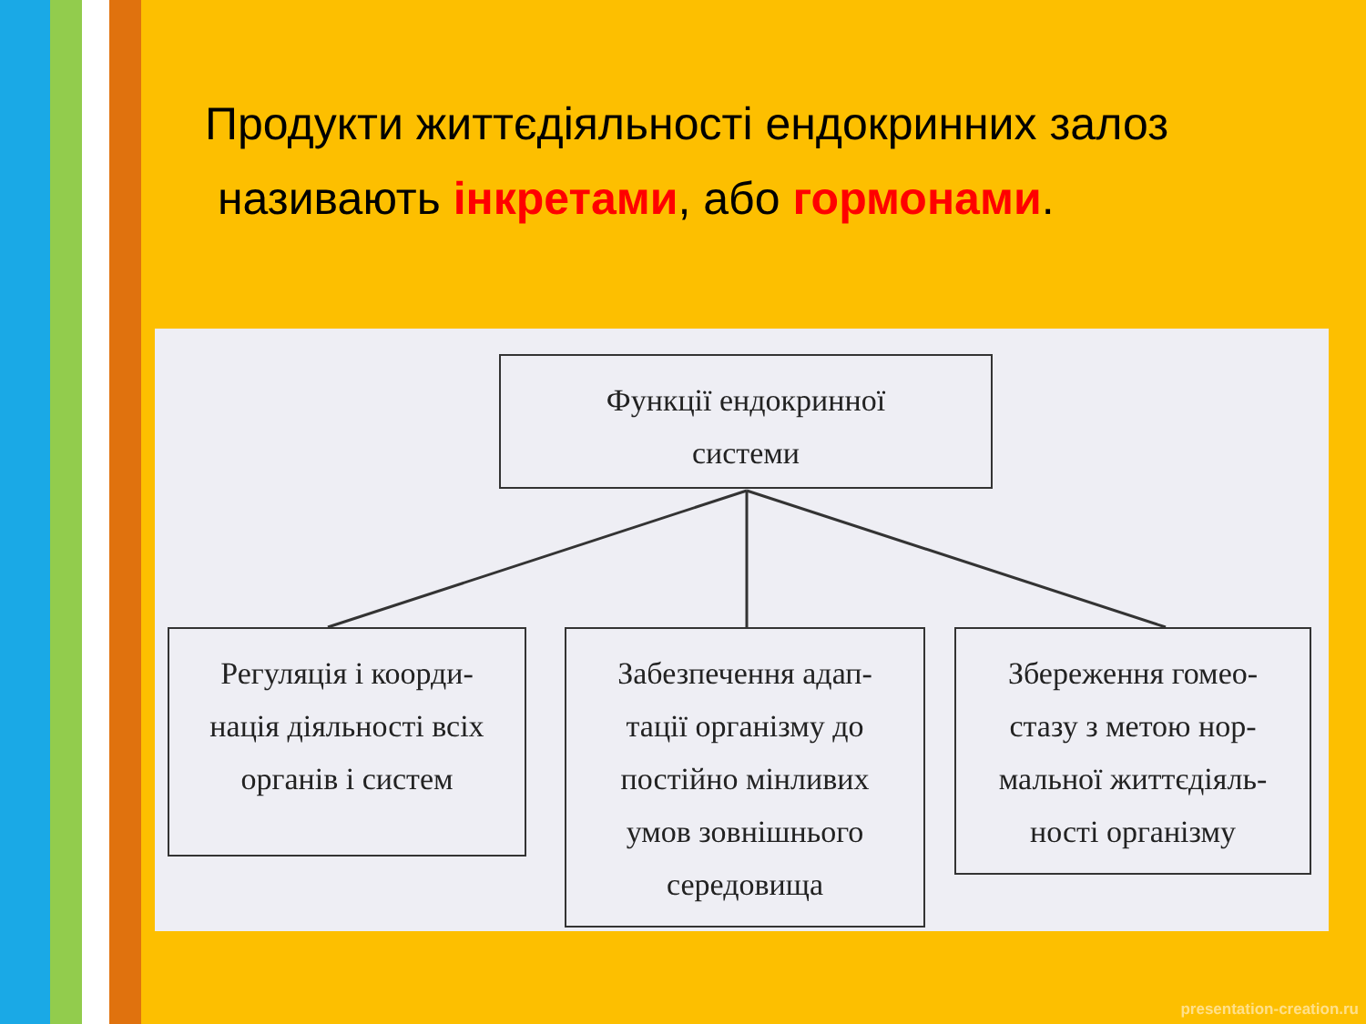Продукти життєдіяльності ендокринних залоз
називають інкретами, або гормонами.
Функції ендокринної
системи
Регуляція і коорди-
нація діяльності всіх
органів і систем
Забезпечення адап-
тації організму до
постійно мінливих
умов зовнішнього
середовища
Збереження гомео-
стазу з метою нор-
мальної життєдіяль-
ності організму
presentation-creation.ru